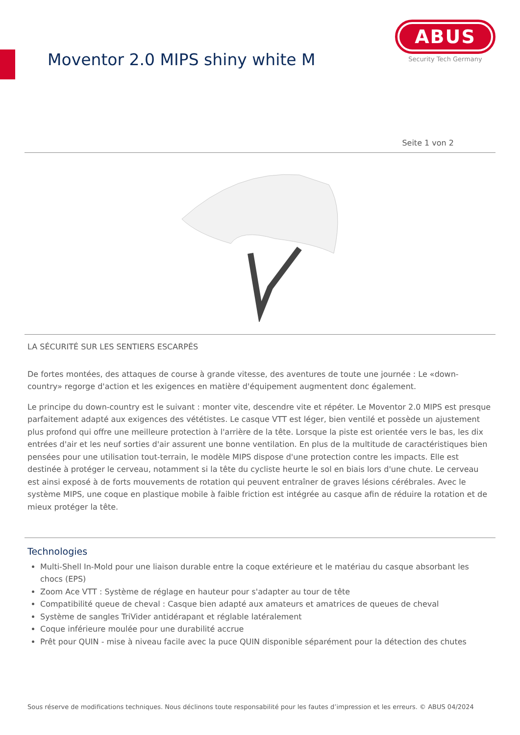Moventor 2.0 MIPS shiny white M
ABUS
Security Tech Germany
Seite 1 von 2
LA SÉCURITÉ SUR LES SENTIERS ESCARPÉS
De fortes montées, des attaques de course à grande vitesse, des aventures de toute une journée : Le «down-country» regorge d'action et les exigences en matière d'équipement augmentent donc également.
Le principe du down-country est le suivant : monter vite, descendre vite et répéter. Le Moventor 2.0 MIPS est presque parfaitement adapté aux exigences des vététistes. Le casque VTT est léger, bien ventilé et possède un ajustement plus profond qui offre une meilleure protection à l'arrière de la tête. Lorsque la piste est orientée vers le bas, les dix entrées d'air et les neuf sorties d'air assurent une bonne ventilation. En plus de la multitude de caractéristiques bien pensées pour une utilisation tout-terrain, le modèle MIPS dispose d'une protection contre les impacts. Elle est destinée à protéger le cerveau, notamment si la tête du cycliste heurte le sol en biais lors d'une chute. Le cerveau est ainsi exposé à de forts mouvements de rotation qui peuvent entraîner de graves lésions cérébrales. Avec le système MIPS, une coque en plastique mobile à faible friction est intégrée au casque afin de réduire la rotation et de mieux protéger la tête.
Technologies
Multi-Shell In-Mold pour une liaison durable entre la coque extérieure et le matériau du casque absorbant les chocs (EPS)
Zoom Ace VTT : Système de réglage en hauteur pour s'adapter au tour de tête
Compatibilité queue de cheval : Casque bien adapté aux amateurs et amatrices de queues de cheval
Système de sangles TriVider antidérapant et réglable latéralement
Coque inférieure moulée pour une durabilité accrue
Prêt pour QUIN - mise à niveau facile avec la puce QUIN disponible séparément pour la détection des chutes
Sous réserve de modifications techniques. Nous déclinons toute responsabilité pour les fautes d’impression et les erreurs. © ABUS 04/2024